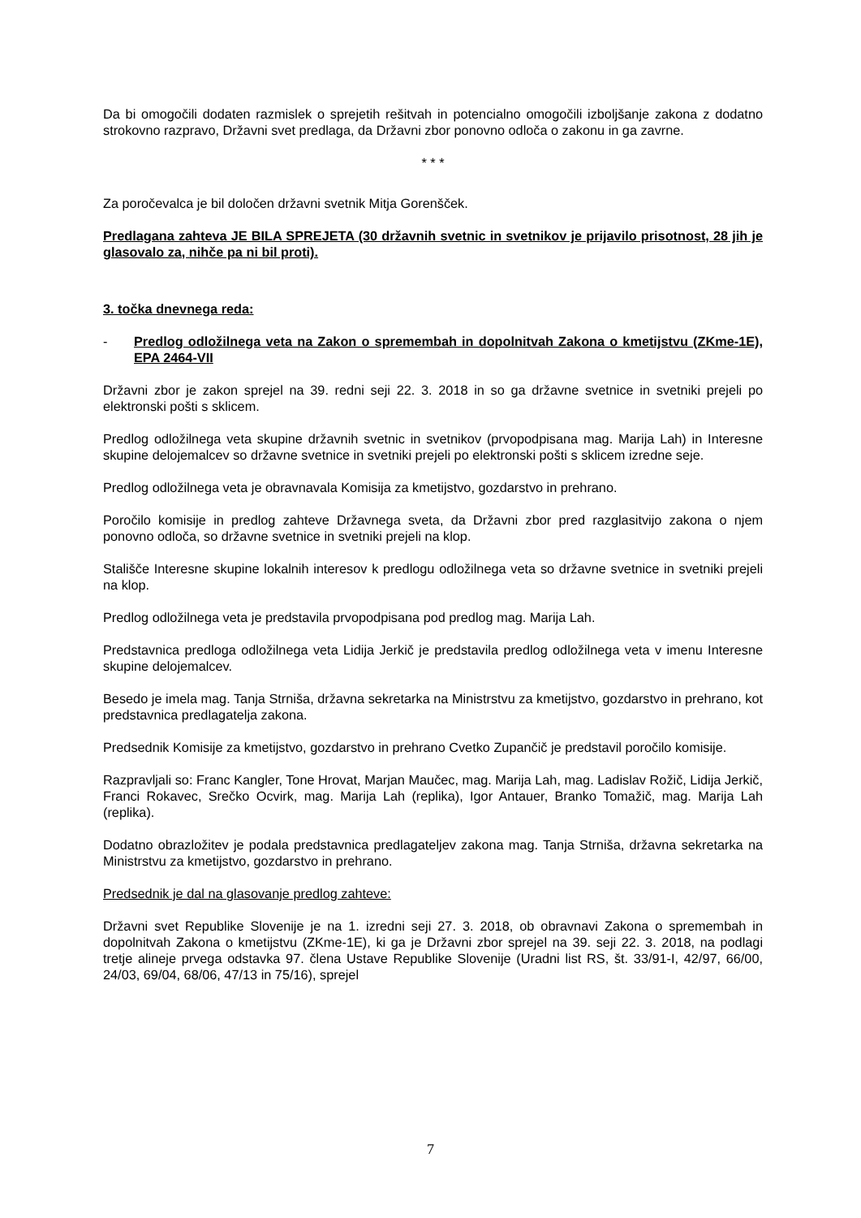Da bi omogočili dodaten razmislek o sprejetih rešitvah in potencialno omogočili izboljšanje zakona z dodatno strokovno razpravo, Državni svet predlaga, da Državni zbor ponovno odloča o zakonu in ga zavrne.
* * *
Za poročevalca je bil določen državni svetnik Mitja Gorenšček.
Predlagana zahteva JE BILA SPREJETA (30 državnih svetnic in svetnikov je prijavilo prisotnost, 28 jih je glasovalo za, nihče pa ni bil proti).
3. točka dnevnega reda:
- Predlog odložilnega veta na Zakon o spremembah in dopolnitvah Zakona o kmetijstvu (ZKme-1E), EPA 2464-VII
Državni zbor je zakon sprejel na 39. redni seji 22. 3. 2018 in so ga državne svetnice in svetniki prejeli po elektronski pošti s sklicem.
Predlog odložilnega veta skupine državnih svetnic in svetnikov (prvopodpisana mag. Marija Lah) in Interesne skupine delojemalcev so državne svetnice in svetniki prejeli po elektronski pošti s sklicem izredne seje.
Predlog odložilnega veta je obravnavala Komisija za kmetijstvo, gozdarstvo in prehrano.
Poročilo komisije in predlog zahteve Državnega sveta, da Državni zbor pred razglasitvijo zakona o njem ponovno odloča, so državne svetnice in svetniki prejeli na klop.
Stališče Interesne skupine lokalnih interesov k predlogu odložilnega veta so državne svetnice in svetniki prejeli na klop.
Predlog odložilnega veta je predstavila prvopodpisana pod predlog mag. Marija Lah.
Predstavnica predloga odložilnega veta Lidija Jerkič je predstavila predlog odložilnega veta v imenu Interesne skupine delojemalcev.
Besedo je imela mag. Tanja Strniša, državna sekretarka na Ministrstvu za kmetijstvo, gozdarstvo in prehrano, kot predstavnica predlagatelja zakona.
Predsednik Komisije za kmetijstvo, gozdarstvo in prehrano Cvetko Zupančič je predstavil poročilo komisije.
Razpravljali so: Franc Kangler, Tone Hrovat, Marjan Maučec, mag. Marija Lah, mag. Ladislav Rožič, Lidija Jerkič, Franci Rokavec, Srečko Ocvirk, mag. Marija Lah (replika), Igor Antauer, Branko Tomažič, mag. Marija Lah (replika).
Dodatno obrazložitev je podala predstavnica predlagateljev zakona mag. Tanja Strniša, državna sekretarka na Ministrstvu za kmetijstvo, gozdarstvo in prehrano.
Predsednik je dal na glasovanje predlog zahteve:
Državni svet Republike Slovenije je na 1. izredni seji 27. 3. 2018, ob obravnavi Zakona o spremembah in dopolnitvah Zakona o kmetijstvu (ZKme-1E), ki ga je Državni zbor sprejel na 39. seji 22. 3. 2018, na podlagi tretje alineje prvega odstavka 97. člena Ustave Republike Slovenije (Uradni list RS, št. 33/91-I, 42/97, 66/00, 24/03, 69/04, 68/06, 47/13 in 75/16), sprejel
7